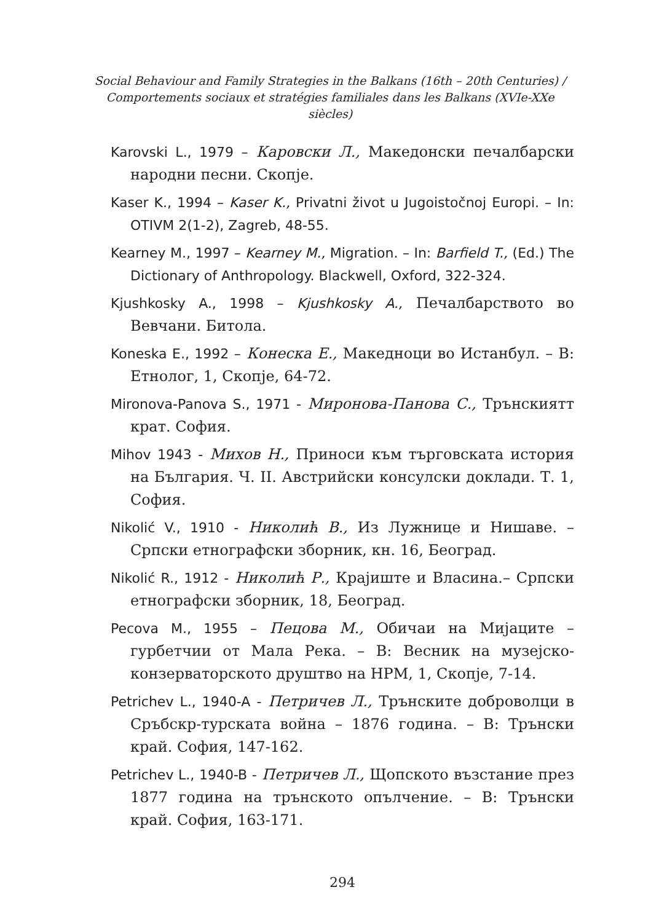Social Behaviour and Family Strategies in the Balkans (16th – 20th Centuries) /
Comportements sociaux et stratégies familiales dans les Balkans (XVIe-XXe siècles)
Karovski L., 1979 – Каровски Л., Македонски печалбарски народни песни. Скопје.
Kaser K., 1994 – Kaser K., Privatni život u Jugoistočnoj Europi. – In: OTIVM 2(1-2), Zagreb, 48-55.
Kearney M., 1997 – Kearney M., Migration. – In: Barfield T., (Ed.) The Dictionary of Anthropology. Blackwell, Oxford, 322-324.
Kjushkosky A., 1998 – Kjushkosky A., Печалбарството во Вевчани. Битола.
Koneska E., 1992 – Конеска Е., Македноци во Истанбул. – В: Етнолог, 1, Скопје, 64-72.
Mironova-Panova S., 1971 - Миронова-Панова С., Трънскиятт крат. София.
Mihov 1943 - Михов Н., Приноси към търговската история на България. Ч. II. Австрийски консулски доклади. Т. 1, София.
Nikolić V., 1910 - Николић В., Из Лужнице и Нишаве. – Српски етнографски зборник, кн. 16, Београд.
Nikolić R., 1912 - Николић Р., Крајиште и Власина.– Српски етнографски зборник, 18, Београд.
Pecova M., 1955 – Пецова М., Обичаи на Мијаците – гурбетчии от Мала Река. – В: Весник на музејско-конзерваторското друштво на НРМ, 1, Скопје, 7-14.
Petrichev L., 1940-A - Петричев Л., Трънските доброволци в Сръбскр-турската война – 1876 година. – В: Трънски край. София, 147-162.
Petrichev L., 1940-B - Петричев Л., Щопското възстание през 1877 година на трънското опълчение. – В: Трънски край. София, 163-171.
294